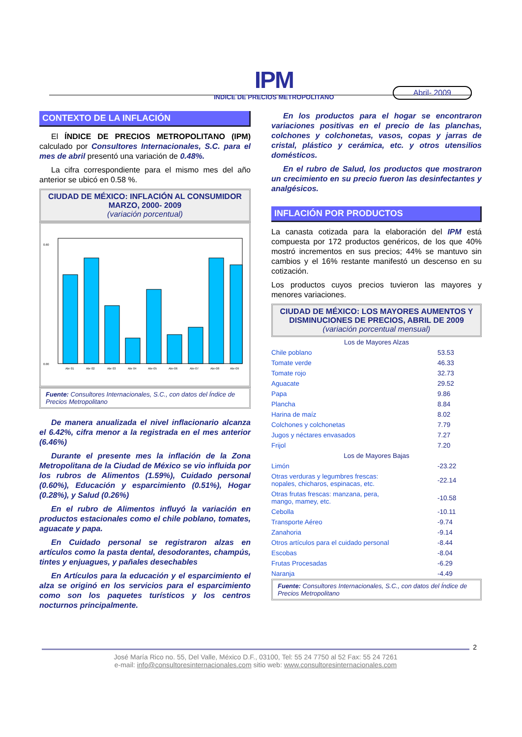IPM
INDICE DE PRECIOS METROPOLITANO
Abril- 2009
CONTEXTO DE LA INFLACIÓN
El ÍNDICE DE PRECIOS METROPOLITANO (IPM) calculado por Consultores Internacionales, S.C. para el mes de abril presentó una variación de 0.48%.
La cifra correspondiente para el mismo mes del año anterior se ubicó en 0.58 %.
CIUDAD DE MÉXICO: INFLACIÓN AL CONSUMIDOR
MARZO, 2000- 2009
(variación porcentual)
0.60
0.00
Abr 01
Abr 02
Abr 03
Abr 04
Abr-05
Abr-06
Abr-07
Abr-08
Abr-09
Fuente: Consultores Internacionales, S.C., con datos del Índice de Precios Metropolitano
De manera anualizada el nivel inflacionario alcanza el 6.42%, cifra menor a la registrada en el mes anterior (6.46%)
Durante el presente mes la inflación de la Zona Metropolitana de la Ciudad de México se vio influida por los rubros de Alimentos (1.59%), Cuidado personal (0.60%), Educación y esparcimiento (0.51%), Hogar (0.28%), y Salud (0.26%)
En el rubro de Alimentos influyó la variación en productos estacionales como el chile poblano, tomates, aguacate y papa.
En Cuidado personal se registraron alzas en artículos como la pasta dental, desodorantes, champús, tintes y enjuagues, y pañales desechables
En Artículos para la educación y el esparcimiento el alza se originó en los servicios para el esparcimiento como son los paquetes turísticos y los centros nocturnos principalmente.
En los productos para el hogar se encontraron variaciones positivas en el precio de las planchas, colchones y colchonetas, vasos, copas y jarras de cristal, plástico y cerámica, etc. y otros utensilios domésticos.
En el rubro de Salud, los productos que mostraron un crecimiento en su precio fueron las desinfectantes y analgésicos.
INFLACIÓN POR PRODUCTOS
La canasta cotizada para la elaboración del IPM está compuesta por 172 productos genéricos, de los que 40% mostró incrementos en sus precios; 44% se mantuvo sin cambios y el 16% restante manifestó un descenso en su cotización.
Los productos cuyos precios tuvieron las mayores y menores variaciones.
CIUDAD DE MÉXICO: LOS MAYORES AUMENTOS Y DISMINUCIONES DE PRECIOS, ABRIL DE 2009
(variación porcentual mensual)
| Los de Mayores Alzas | |
| --- | --- |
| Chile poblano | 53.53 |
| Tomate verde | 46.33 |
| Tomate rojo | 32.73 |
| Aguacate | 29.52 |
| Papa | 9.86 |
| Plancha | 8.84 |
| Harina de maíz | 8.02 |
| Colchones y colchonetas | 7.79 |
| Jugos y néctares envasados | 7.27 |
| Frijol | 7.20 |
| Los de Mayores Bajas | |
| Limón | -23.22 |
| Otras verduras y legumbres frescas: nopales, chicharos, espinacas, etc. | -22.14 |
| Otras frutas frescas: manzana, pera, mango, mamey, etc. | -10.58 |
| Cebolla | -10.11 |
| Transporte Aéreo | -9.74 |
| Zanahoria | -9.14 |
| Otros artículos para el cuidado personal | -8.44 |
| Escobas | -8.04 |
| Frutas Procesadas | -6.29 |
| Naranja | -4.49 |
Fuente: Consultores Internacionales, S.C., con datos del Índice de Precios Metropolitano
2
José María Rico no. 55, Del Valle, México D.F., 03100, Tel: 55 24 7750 al 52 Fax: 55 24 7261
e-mail: info@consultoresinternacionales.com sitio web: www.consultoresinternacionales.com